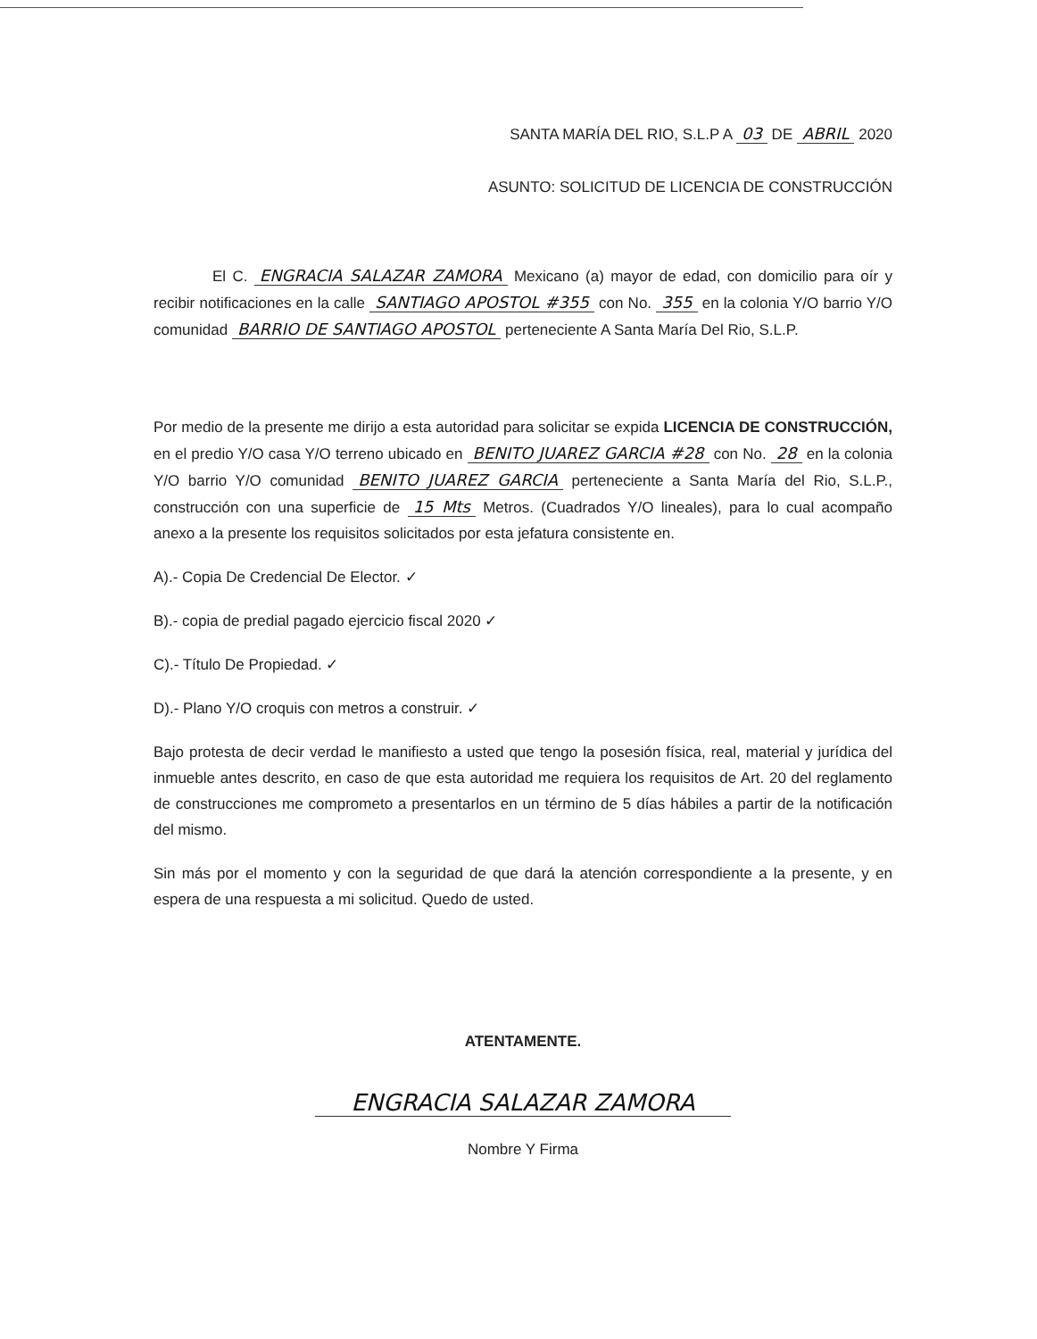SANTA MARÍA DEL RIO, S.L.P A 03 DE ABRIL 2020
ASUNTO: SOLICITUD DE LICENCIA DE CONSTRUCCIÓN
El C. ENGRACIA SALAZAR ZAMORA Mexicano (a) mayor de edad, con domicilio para oír y recibir notificaciones en la calle SANTIAGO APOSTOL #355 con No. 355 en la colonia Y/O barrio Y/O comunidad BARRIO DE SANTIAGO APOSTOL perteneciente A Santa María Del Rio, S.L.P.
Por medio de la presente me dirijo a esta autoridad para solicitar se expida LICENCIA DE CONSTRUCCIÓN, en el predio Y/O casa Y/O terreno ubicado en BENITO JUAREZ GARCIA #28 con No. 28 en la colonia Y/O barrio Y/O comunidad BENITO JUAREZ GARCIA perteneciente a Santa María del Rio, S.L.P., construcción con una superficie de 15 Mts Metros. (Cuadrados Y/O lineales), para lo cual acompaño anexo a la presente los requisitos solicitados por esta jefatura consistente en.
A).- Copia De Credencial De Elector. ✓
B).- copia de predial pagado ejercicio fiscal 2020 ✓
C).- Título De Propiedad. ✓
D).- Plano Y/O croquis con metros a construir. ✓
Bajo protesta de decir verdad le manifiesto a usted que tengo la posesión física, real, material y jurídica del inmueble antes descrito, en caso de que esta autoridad me requiera los requisitos de Art. 20 del reglamento de construcciones me comprometo a presentarlos en un término de 5 días hábiles a partir de la notificación del mismo.
Sin más por el momento y con la seguridad de que dará la atención correspondiente a la presente, y en espera de una respuesta a mi solicitud. Quedo de usted.
ATENTAMENTE.
ENGRACIA SALAZAR ZAMORA
Nombre Y Firma